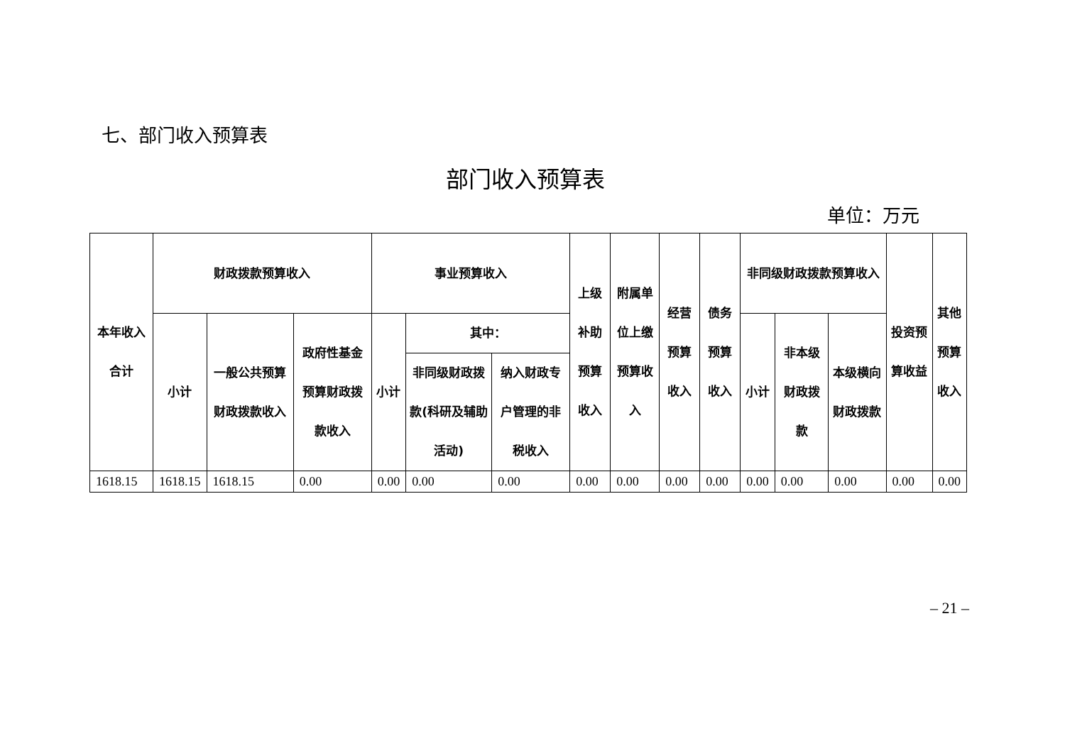七、部门收入预算表
部门收入预算表
单位：万元
| 本年收入合计 | 财政拨款预算收入 | | | 事业预算收入 | | | 上级补助预算收入 | 附属单位上缴预算收入 | 经营预算收入 | 债务预算收入 | 非同级财政拨款预算收入 | | | 投资预算收益 | 其他预算收入 |
| --- | --- | --- | --- | --- | --- | --- | --- | --- | --- | --- | --- | --- | --- | --- | --- |
| | 小计 | 一般公共预算财政拨款收入 | 政府性基金预算财政拨款收入 | 小计 | 其中： | | | | | | 小计 | 非本级财政拨款 | 本级横向财政拨款 | | |
| | | | | | 非同级财政拨款(科研及辅助活动) | 纳入财政专户管理的非税收入 | | | | | | | | | |
| 1618.15 | 1618.15 | 1618.15 | 0.00 | 0.00 | 0.00 | 0.00 | 0.00 | 0.00 | 0.00 | 0.00 | 0.00 | 0.00 | 0.00 | 0.00 | 0.00 |
– 21 –